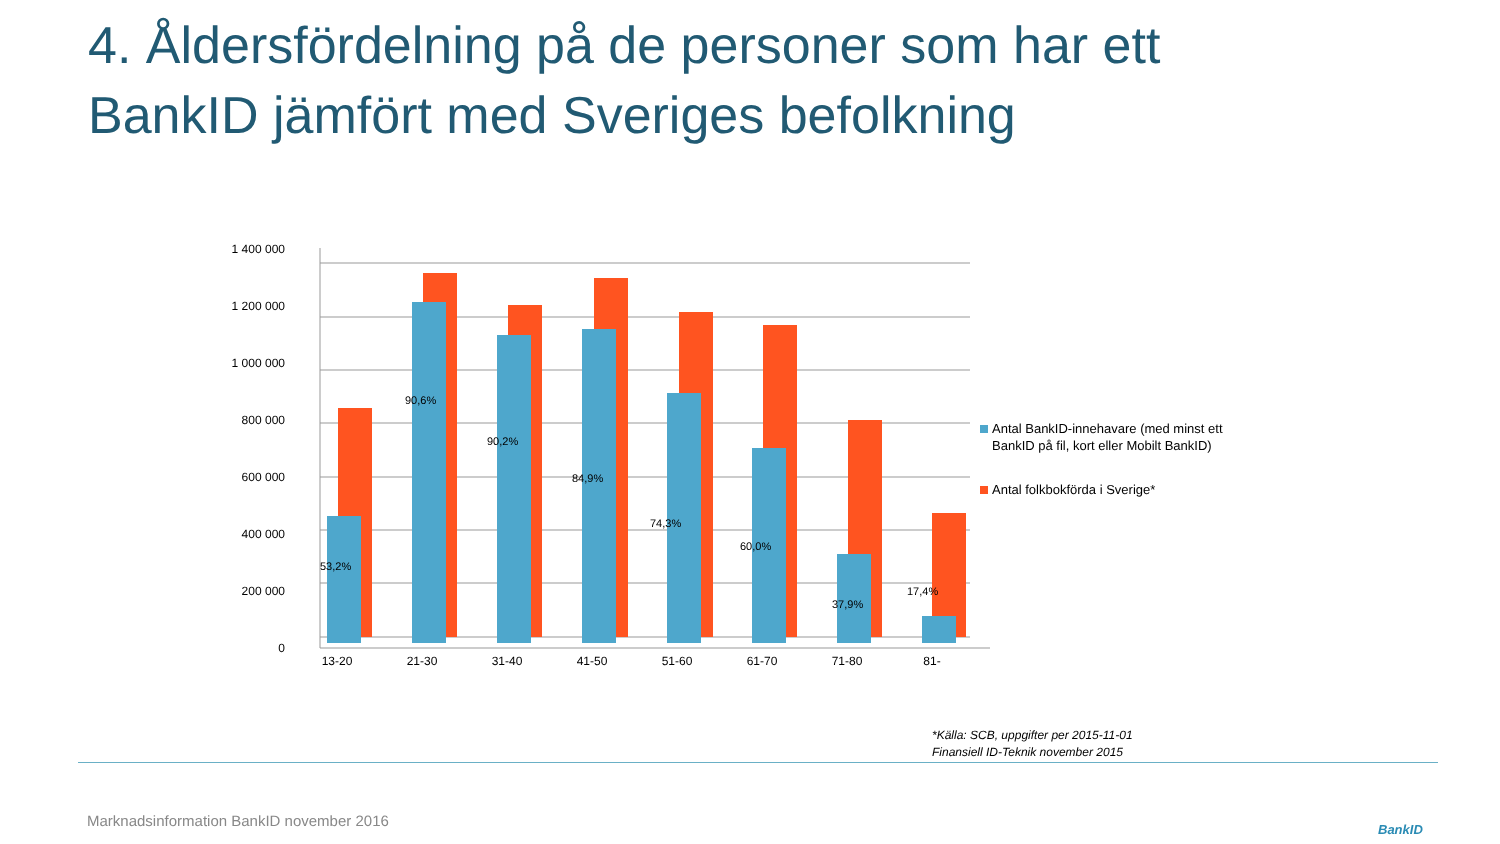4. Åldersfördelning på de personer som har ett
BankID jämfört med Sveriges befolkning
0
200 000
400 000
600 000
800 000
1 000 000
1 200 000
1 400 000
53,2%
90,6%
90,2%
84,9%
74,3%
60,0%
37,9%
17,4%
13-20
21-30
31-40
41-50
51-60
61-70
71-80
81-
Antal BankID-innehavare (med minst ett
BankID på fil, kort eller Mobilt BankID)
Antal folkbokförda i Sverige*
*Källa: SCB, uppgifter per 2015-11-01
Finansiell ID-Teknik november 2015
Marknadsinformation BankID november 2016
BankID